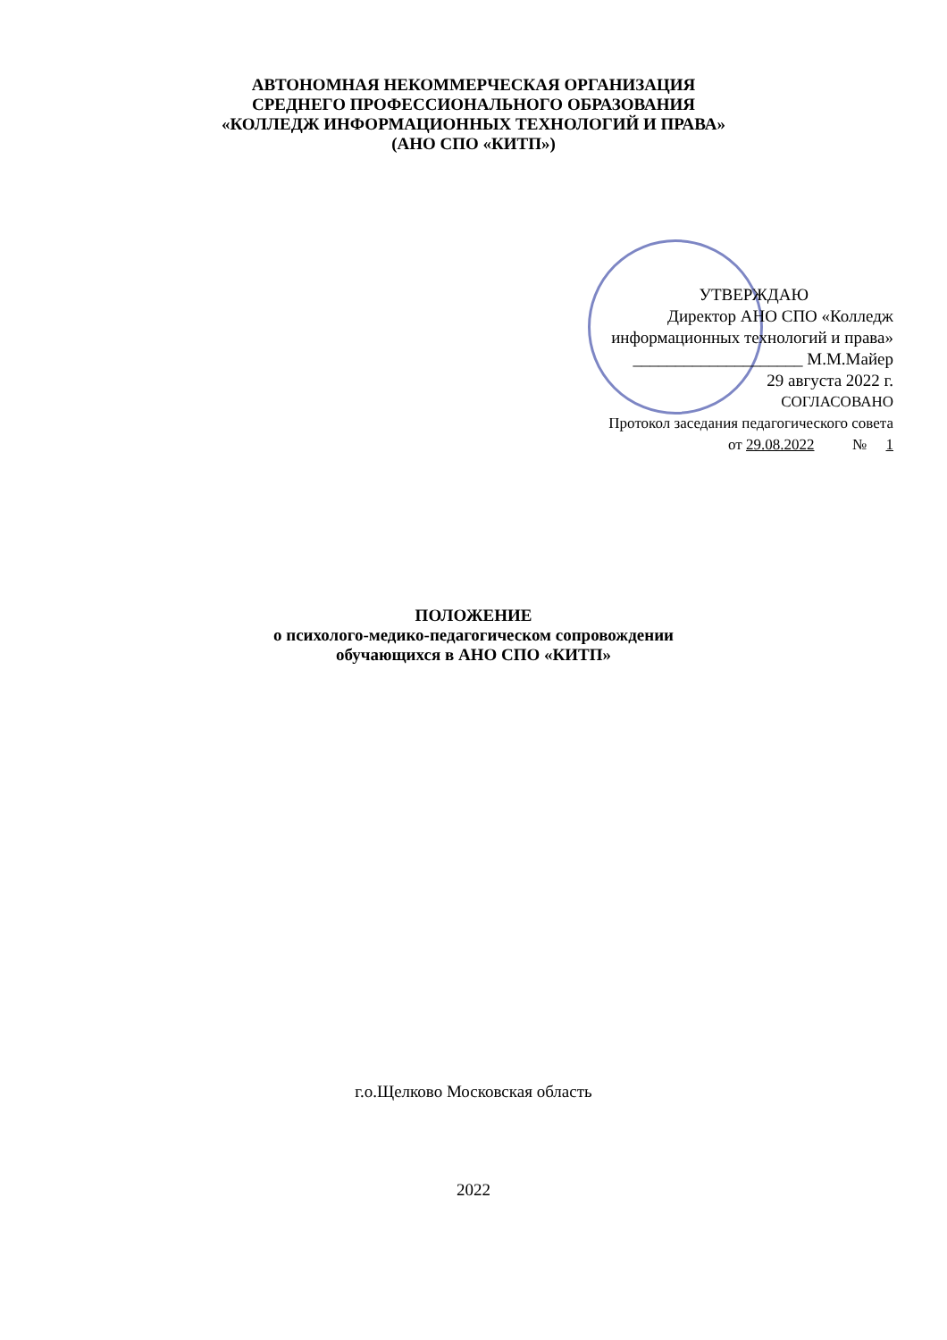АВТОНОМНАЯ НЕКОММЕРЧЕСКАЯ ОРГАНИЗАЦИЯ
СРЕДНЕГО ПРОФЕССИОНАЛЬНОГО ОБРАЗОВАНИЯ
«КОЛЛЕДЖ ИНФОРМАЦИОННЫХ ТЕХНОЛОГИЙ И ПРАВА»
(АНО СПО «КИТП»)
УТВЕРЖДАЮ
Директор АНО СПО «Колледж
информационных технологий и права»
____________________ М.М.Майер
29 августа 2022 г.
СОГЛАСОВАНО
Протокол заседания педагогического совета
от 29.08.2022 № 1
ПОЛОЖЕНИЕ
о психолого-медико-педагогическом сопровождении
обучающихся в АНО СПО «КИТП»
г.о.Щелково Московская область
2022